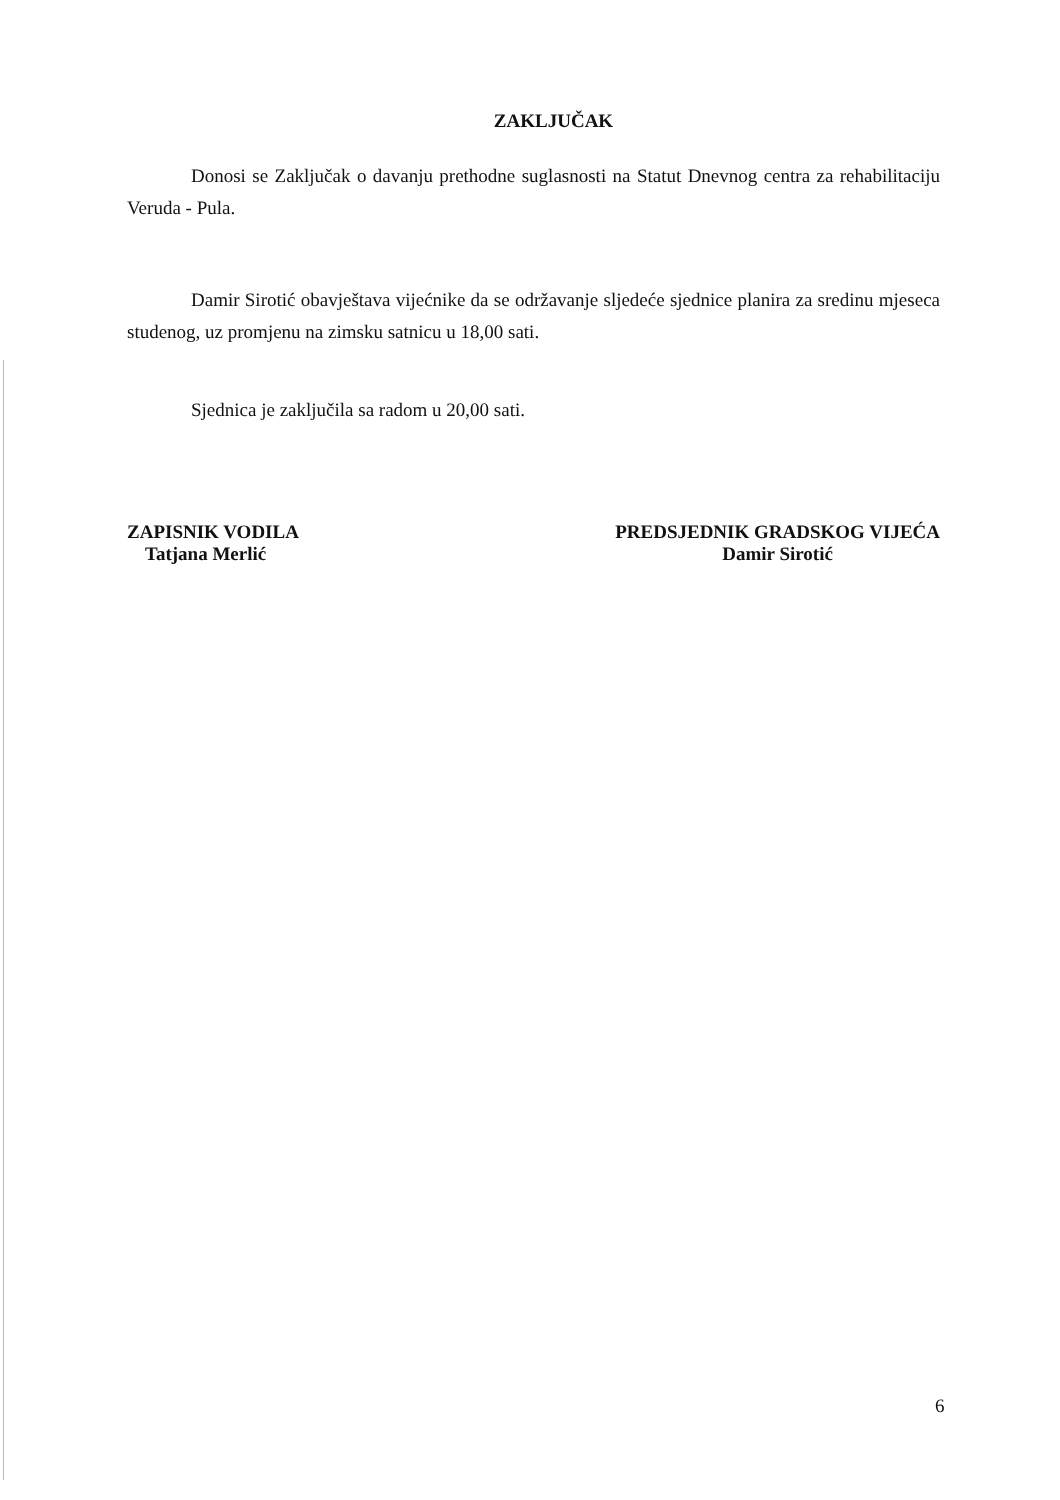ZAKLJUČAK
Donosi se Zaključak o davanju prethodne suglasnosti na Statut Dnevnog centra za rehabilitaciju Veruda - Pula.
Damir Sirotić obavještava vijećnike da se održavanje sljedeće sjednice planira za sredinu mjeseca studenog, uz promjenu na zimsku satnicu u 18,00 sati.
Sjednica je zaključila sa radom u 20,00 sati.
ZAPISNIK VODILA
Tatjana Merlić
PREDSJEDNIK GRADSKOG VIJEĆA
Damir Sirotić
6